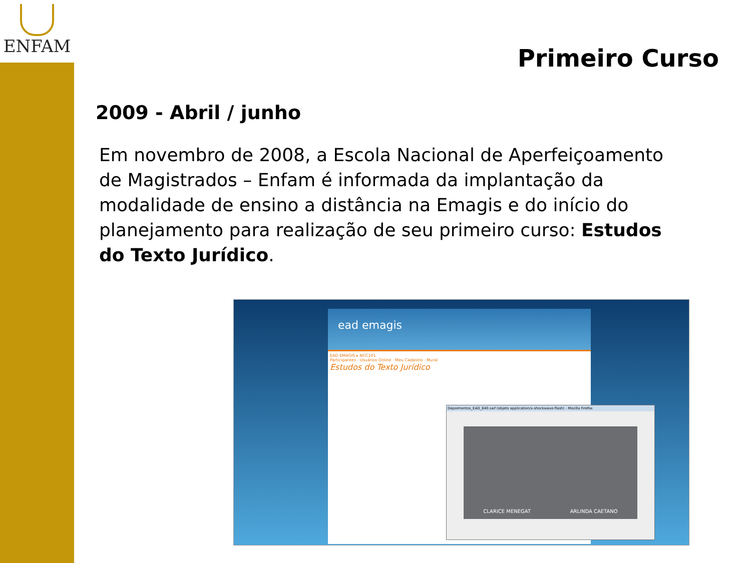ENFAM
Primeiro Curso
2009 - Abril / junho
Em novembro de 2008, a Escola Nacional de Aperfeiçoamento de Magistrados – Enfam é informada da implantação da modalidade de ensino a distância na Emagis e do início do planejamento para realização de seu primeiro curso: Estudos do Texto Jurídico.
ead emagis
EAD EMAGIS ▸ NCC101
Participantes · Usuários Online · Meu Cadastro · Mural
Estudos do Texto Jurídico
Depoimentos_EAD_640.swf (objeto application/x-shockwave-flash) - Mozilla Firefox
CLARICE MENEGAT ARLINDA CAETANO